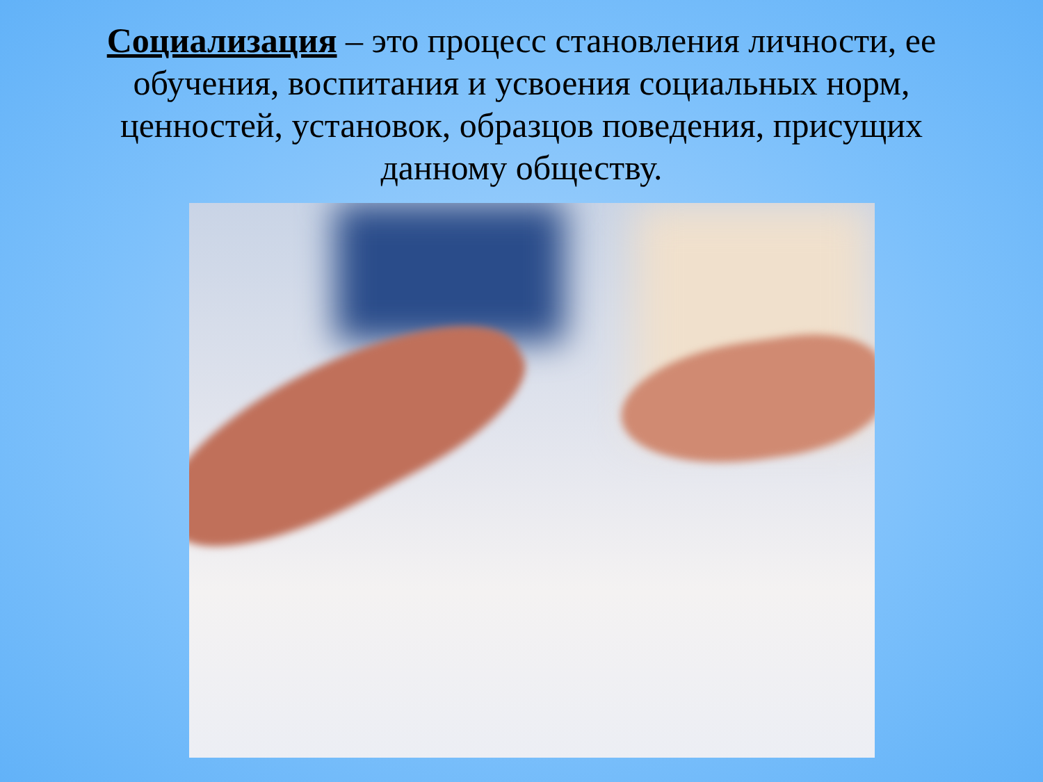Социализация – это процесс становления личности, ее обучения, воспитания и усвоения социальных норм, ценностей, установок, образцов поведения, присущих данному обществу.